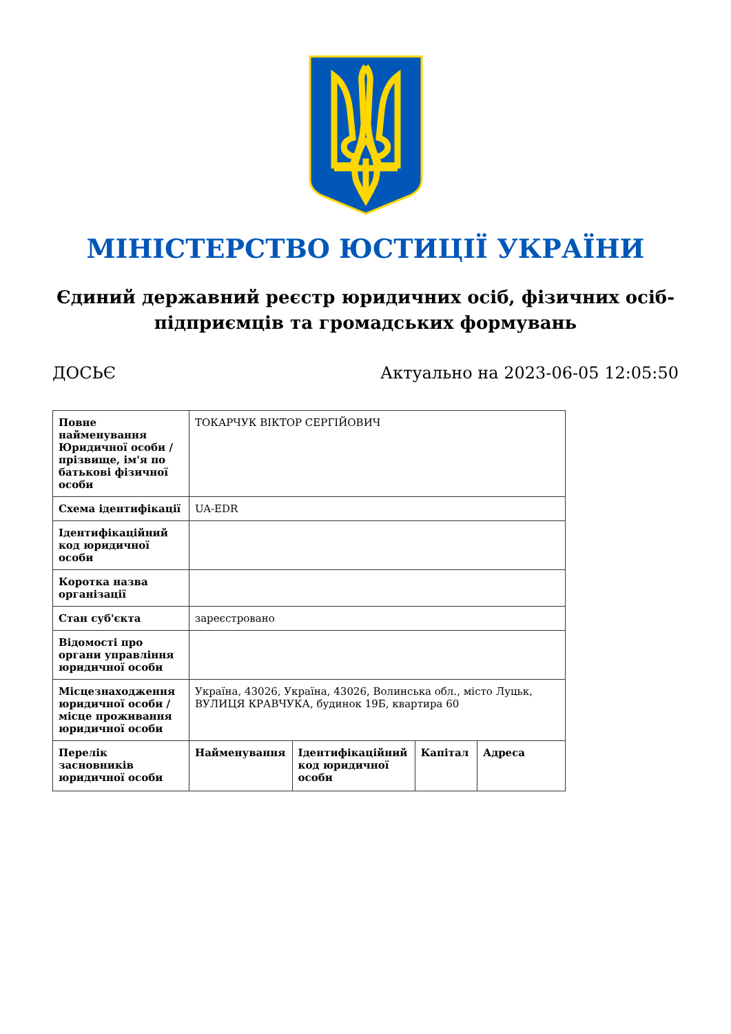МІНІСТЕРСТВО ЮСТИЦІЇ УКРАЇНИ
Єдиний державний реєстр юридичних осіб, фізичних осіб-підприємців та громадських формувань
ДОСЬЄ Актуально на 2023-06-05 12:05:50
| Повне найменування Юридичної особи / прізвище, ім'я по батькові фізичної особи | ТОКАРЧУК ВІКТОР СЕРГІЙОВИЧ | | | |
| Схема ідентифікації | UA-EDR | | | |
| Ідентифікаційний код юридичної особи | | | | |
| Коротка назва організації | | | | |
| Стан суб'єкта | зареєстровано | | | |
| Відомості про органи управління юридичної особи | | | | |
| Місцезнаходження юридичної особи / місце проживання юридичної особи | Україна, 43026, Україна, 43026, Волинська обл., місто Луцьк, ВУЛИЦЯ КРАВЧУКА, будинок 19Б, квартира 60 | | | |
| Перелік засновників юридичної особи | Найменування | Ідентифікаційний код юридичної особи | Капітал | Адреса |